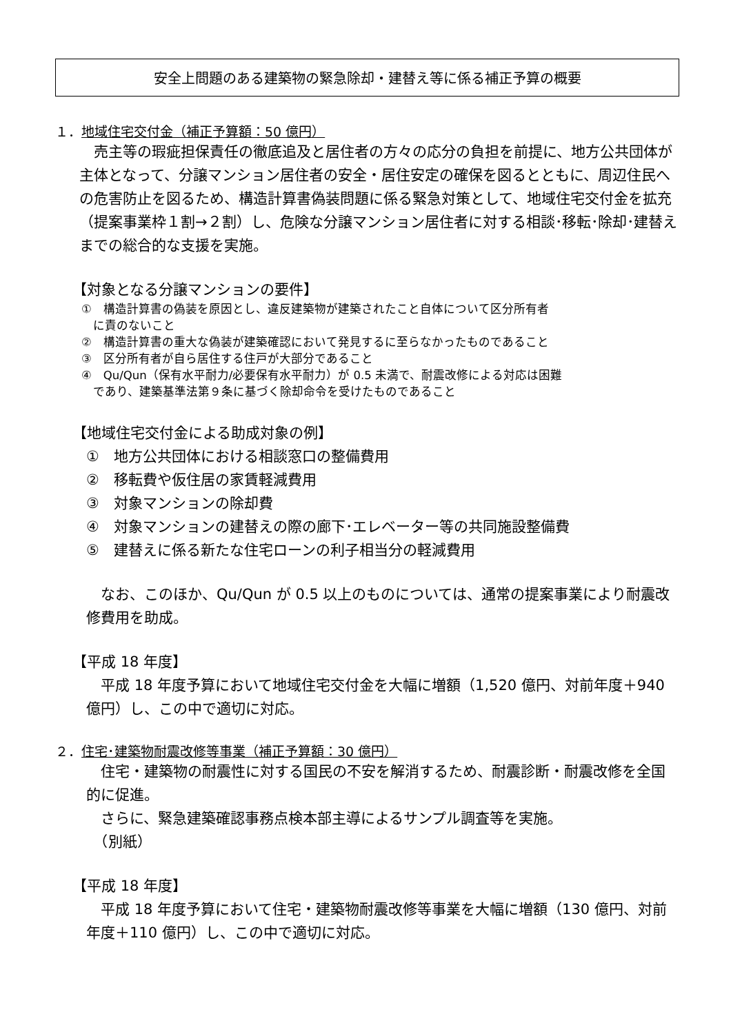安全上問題のある建築物の緊急除却・建替え等に係る補正予算の概要
１．地域住宅交付金（補正予算額：50 億円）
　売主等の瑕疵担保責任の徹底追及と居住者の方々の応分の負担を前提に、地方公共団体が主体となって、分譲マンション居住者の安全・居住安定の確保を図るとともに、周辺住民への危害防止を図るため、構造計算書偽装問題に係る緊急対策として、地域住宅交付金を拡充（提案事業枠１割→２割）し、危険な分譲マンション居住者に対する相談･移転･除却･建替えまでの総合的な支援を実施。
【対象となる分譲マンションの要件】
①　構造計算書の偽装を原因とし、違反建築物が建築されたこと自体について区分所有者
　に責のないこと
②　構造計算書の重大な偽装が建築確認において発見するに至らなかったものであること
③　区分所有者が自ら居住する住戸が大部分であること
④　Qu/Qun（保有水平耐力/必要保有水平耐力）が 0.5 未満で、耐震改修による対応は困難
　であり、建築基準法第９条に基づく除却命令を受けたものであること
【地域住宅交付金による助成対象の例】
①　地方公共団体における相談窓口の整備費用
②　移転費や仮住居の家賃軽減費用
③　対象マンションの除却費
④　対象マンションの建替えの際の廊下･エレベーター等の共同施設整備費
⑤　建替えに係る新たな住宅ローンの利子相当分の軽減費用
　なお、このほか、Qu/Qun が 0.5 以上のものについては、通常の提案事業により耐震改修費用を助成。
【平成 18 年度】
　平成 18 年度予算において地域住宅交付金を大幅に増額（1,520 億円、対前年度＋940 億円）し、この中で適切に対応。
２．住宅･建築物耐震改修等事業（補正予算額：30 億円）
　住宅・建築物の耐震性に対する国民の不安を解消するため、耐震診断・耐震改修を全国的に促進。
　さらに、緊急建築確認事務点検本部主導によるサンプル調査等を実施。
　（別紙）
【平成 18 年度】
　平成 18 年度予算において住宅・建築物耐震改修等事業を大幅に増額（130 億円、対前年度＋110 億円）し、この中で適切に対応。